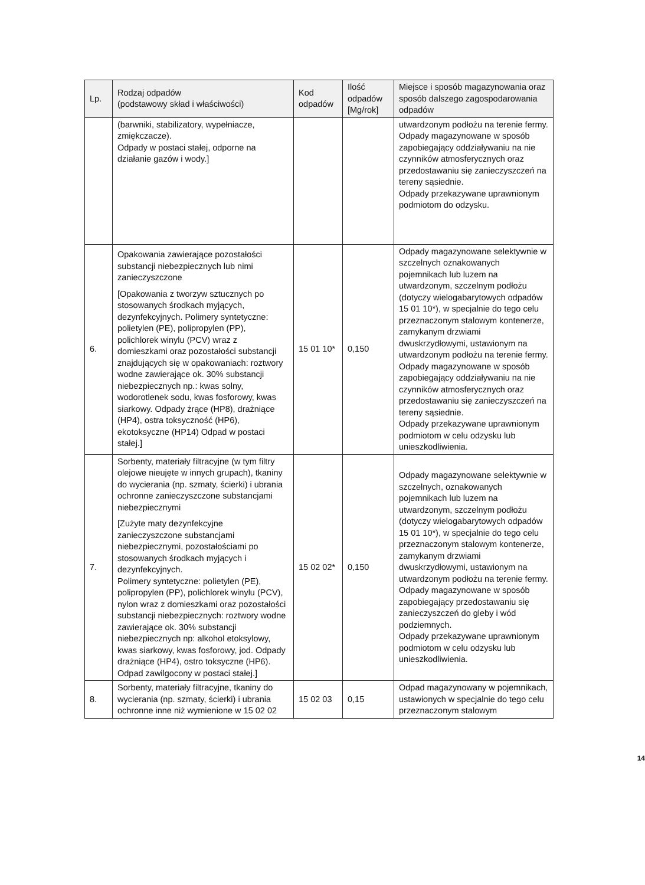| Lp. | Rodzaj odpadów (podstawowy skład i właściwości) | Kod odpadów | Ilość odpadów [Mg/rok] | Miejsce i sposób magazynowania oraz sposób dalszego zagospodarowania odpadów |
| --- | --- | --- | --- | --- |
| | (barwniki, stabilizatory, wypełniacze, zmiękczacze). Odpady w postaci stałej, odporne na działanie gazów i wody.] | | | utwardzonym podłożu na terenie fermy. Odpady magazynowane w sposób zapobiegający oddziaływaniu na nie czynników atmosferycznych oraz przedostawaniu się zanieczyszczeń na tereny sąsiednie. Odpady przekazywane uprawnionym podmiotom do odzysku. |
| 6. | Opakowania zawierające pozostałości substancji niebezpiecznych lub nimi zanieczyszczone [Opakowania z tworzyw sztucznych po stosowanych środkach myjących, dezynfekcyjnych. Polimery syntetyczne: polietylen (PE), polipropylen (PP), polichlorek winylu (PCV) wraz z domieszkami oraz pozostałości substancji znajdujących się w opakowaniach: roztwory wodne zawierające ok. 30% substancji niebezpiecznych np.: kwas solny, wodorotlenek sodu, kwas fosforowy, kwas siarkowy. Odpady żrące (HP8), drażniące (HP4), ostra toksyczność (HP6), ekotoksyczne (HP14) Odpad w postaci stałej.] | 15 01 10* | 0,150 | Odpady magazynowane selektywnie w szczelnych oznakowanych pojemnikach lub luzem na utwardzonym, szczelnym podłożu (dotyczy wielogabarytowych odpadów 15 01 10*), w specjalnie do tego celu przeznaczonym stalowym kontenerze, zamykanym drzwiami dwuskrzydłowymi, ustawionym na utwardzonym podłożu na terenie fermy. Odpady magazynowane w sposób zapobiegający oddziaływaniu na nie czynników atmosferycznych oraz przedostawaniu się zanieczyszczeń na tereny sąsiednie. Odpady przekazywane uprawnionym podmiotom w celu odzysku lub unieszkodliwienia. |
| 7. | Sorbenty, materiały filtracyjne (w tym filtry olejowe nieujęte w innych grupach), tkaniny do wycierania (np. szmaty, ścierki) i ubrania ochronne zanieczyszczone substancjami niebezpiecznymi [Zużyte maty dezynfekcyjne zanieczyszczone substancjami niebezpiecznymi, pozostałościami po stosowanych środkach myjących i dezynfekcyjnych. Polimery syntetyczne: polietylen (PE), polipropylen (PP), polichlorek winylu (PCV), nylon wraz z domieszkami oraz pozostałości substancji niebezpiecznych: roztwory wodne zawierające ok. 30% substancji niebezpiecznych np: alkohol etoksylowy, kwas siarkowy, kwas fosforowy, jod. Odpady drażniące (HP4), ostro toksyczne (HP6). Odpad zawilgocony w postaci stałej.] | 15 02 02* | 0,150 | Odpady magazynowane selektywnie w szczelnych, oznakowanych pojemnikach lub luzem na utwardzonym, szczelnym podłożu (dotyczy wielogabarytowych odpadów 15 01 10*), w specjalnie do tego celu przeznaczonym stalowym kontenerze, zamykanym drzwiami dwuskrzydłowymi, ustawionym na utwardzonym podłożu na terenie fermy. Odpady magazynowane w sposób zapobiegający przedostawaniu się zanieczyszczeń do gleby i wód podziemnych. Odpady przekazywane uprawnionym podmiotom w celu odzysku lub unieszkodliwienia. |
| 8. | Sorbenty, materiały filtracyjne, tkaniny do wycierania (np. szmaty, ścierki) i ubrania ochronne inne niż wymienione w 15 02 02 | 15 02 03 | 0,15 | Odpad magazynowany w pojemnikach, ustawionych w specjalnie do tego celu przeznaczonym stalowym |
14